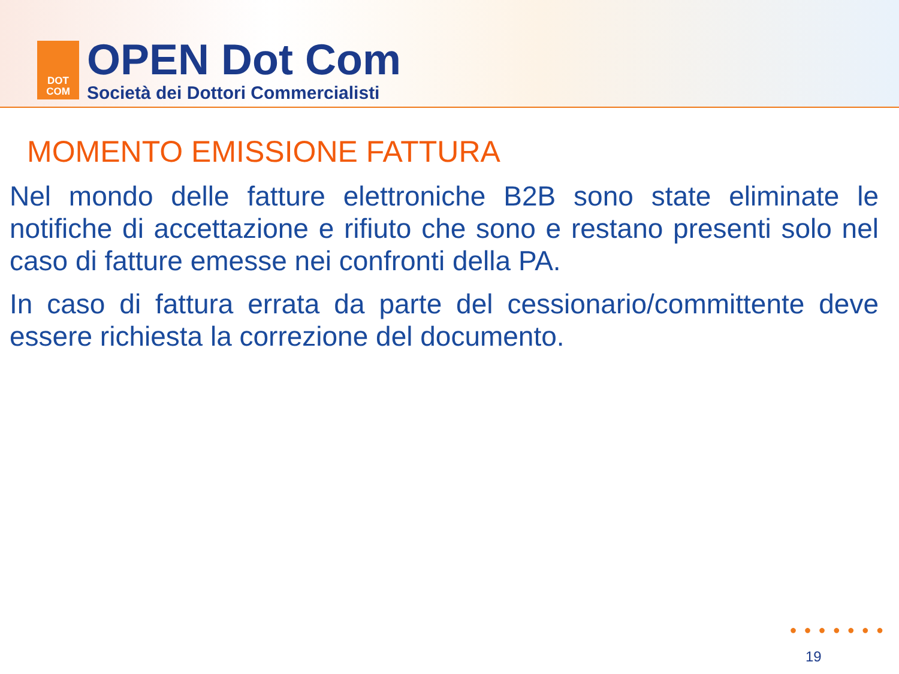DOT
COM
OPEN Dot Com
Società dei Dottori Commercialisti
MOMENTO EMISSIONE FATTURA
Nel mondo delle fatture elettroniche B2B sono state eliminate le notifiche di accettazione e rifiuto che sono e restano presenti solo nel caso di fatture emesse nei confronti della PA.
In caso di fattura errata da parte del cessionario/committente deve essere richiesta la correzione del documento.
●●●●●●●
19